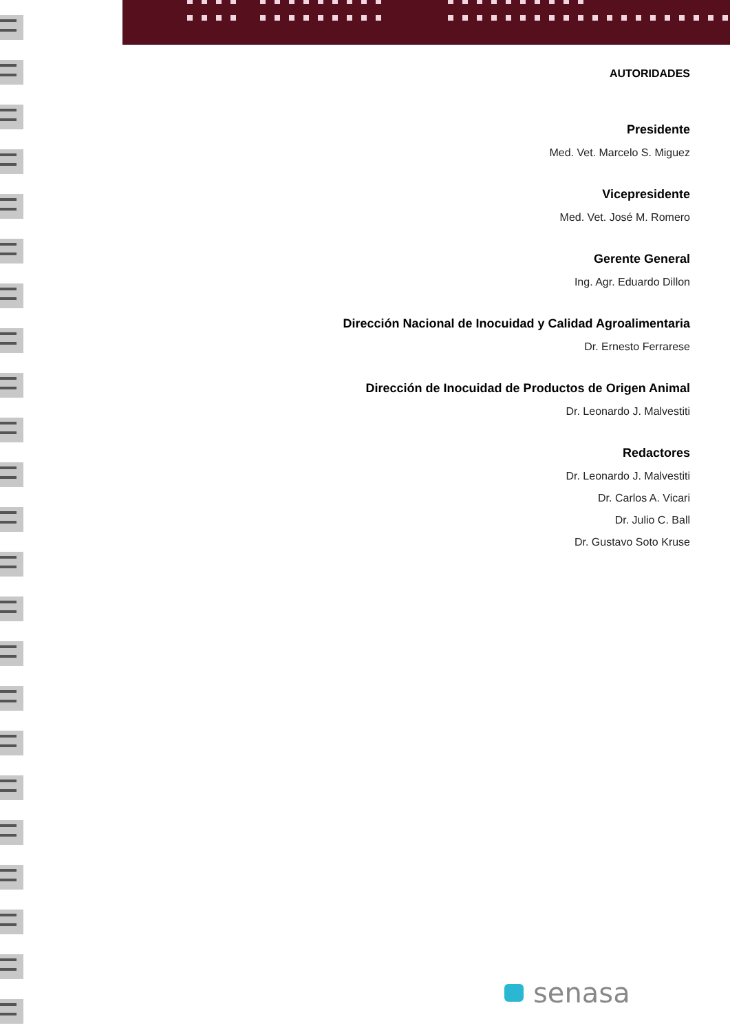AUTORIDADES
Presidente
Med. Vet. Marcelo S. Miguez
Vicepresidente
Med. Vet. José M. Romero
Gerente General
Ing. Agr. Eduardo Dillon
Dirección Nacional de Inocuidad y Calidad Agroalimentaria
Dr. Ernesto Ferrarese
Dirección de Inocuidad de Productos de Origen Animal
Dr. Leonardo J. Malvestiti
Redactores
Dr. Leonardo J. Malvestiti
Dr. Carlos A. Vicari
Dr. Julio C. Ball
Dr. Gustavo Soto Kruse
senasa